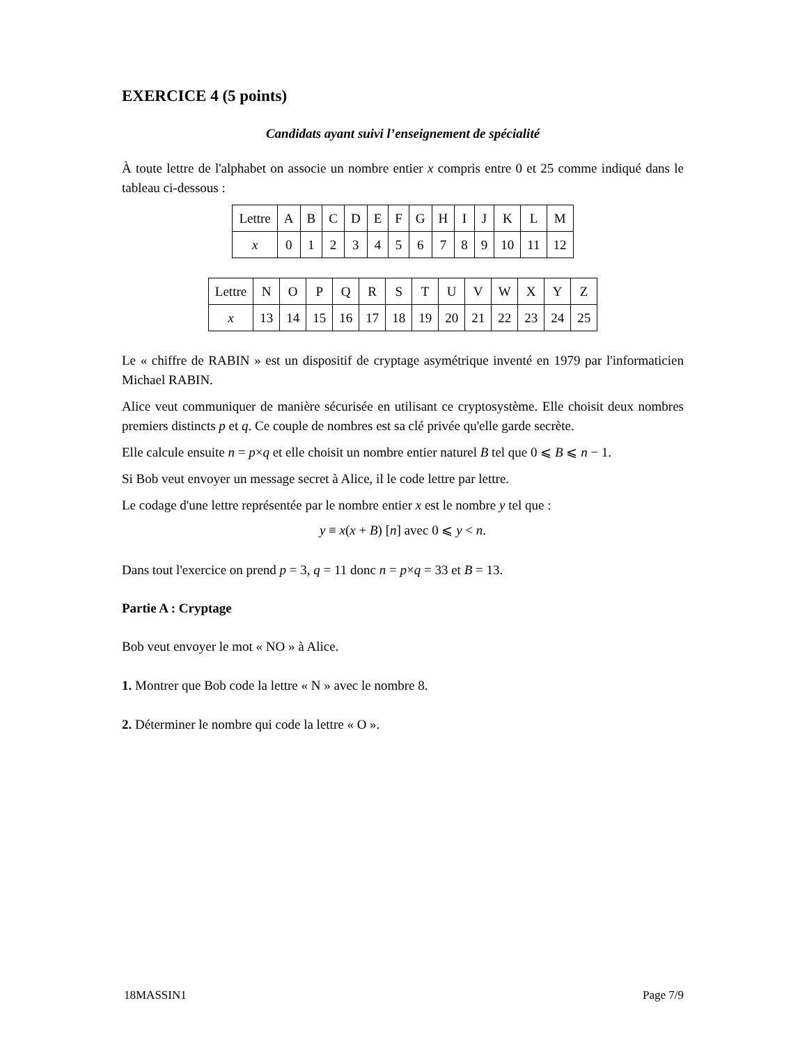EXERCICE 4 (5 points)
Candidats ayant suivi l’enseignement de spécialité
À toute lettre de l'alphabet on associe un nombre entier x compris entre 0 et 25 comme indiqué dans le tableau ci-dessous :
| Lettre | A | B | C | D | E | F | G | H | I | J | K | L | M |
| x | 0 | 1 | 2 | 3 | 4 | 5 | 6 | 7 | 8 | 9 | 10 | 11 | 12 |
| Lettre | N | O | P | Q | R | S | T | U | V | W | X | Y | Z |
| x | 13 | 14 | 15 | 16 | 17 | 18 | 19 | 20 | 21 | 22 | 23 | 24 | 25 |
Le « chiffre de RABIN » est un dispositif de cryptage asymétrique inventé en 1979 par l'informaticien Michael RABIN.
Alice veut communiquer de manière sécurisée en utilisant ce cryptosystème. Elle choisit deux nombres premiers distincts p et q. Ce couple de nombres est sa clé privée qu'elle garde secrète.
Elle calcule ensuite n = p×q et elle choisit un nombre entier naturel B tel que 0 ⩽ B ⩽ n − 1.
Si Bob veut envoyer un message secret à Alice, il le code lettre par lettre.
Le codage d'une lettre représentée par le nombre entier x est le nombre y tel que :
y ≡ x(x + B) [n] avec 0 ⩽ y < n.
Dans tout l'exercice on prend p = 3, q = 11 donc n = p×q = 33 et B = 13.
Partie A : Cryptage
Bob veut envoyer le mot « NO » à Alice.
1. Montrer que Bob code la lettre « N » avec le nombre 8.
2. Déterminer le nombre qui code la lettre « O ».
18MASSIN1 Page 7/9